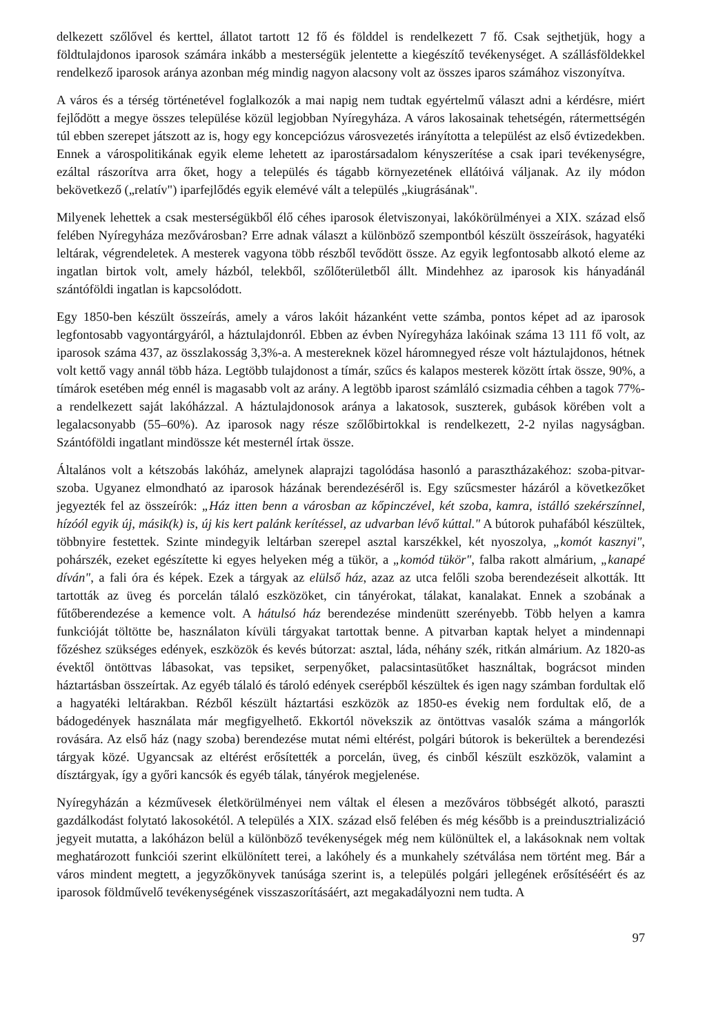delkezett szőlővel és kerttel, állatot tartott 12 fő és földdel is rendelkezett 7 fő. Csak sejthetjük, hogy a földtulajdonos iparosok számára inkább a mesterségük jelentette a kiegészítő tevékenységet. A szállásföldekkel rendelkező iparosok aránya azonban még mindig nagyon alacsony volt az összes iparos számához viszonyítva.
A város és a térség történetével foglalkozók a mai napig nem tudtak egyértelmű választ adni a kérdésre, miért fejlődött a megye összes települése közül legjobban Nyíregyháza. A város lakosainak tehetségén, rátermettségén túl ebben szerepet játszott az is, hogy egy koncepciózus városvezetés irányította a települést az első évtizedekben. Ennek a várospolitikának egyik eleme lehetett az iparostársadalom kényszerítése a csak ipari tevékenységre, ezáltal rászorítva arra őket, hogy a település és tágabb környezetének ellátóivá váljanak. Az ily módon bekövetkező („relatív") iparfejlődés egyik elemévé vált a település „kiugrásának".
Milyenek lehettek a csak mesterségükből élő céhes iparosok életviszonyai, lakókörülményei a XIX. század első felében Nyíregyháza mezővárosban? Erre adnak választ a különböző szempontból készült összeírások, hagyatéki leltárak, végrendeletek. A mesterek vagyona több részből tevődött össze. Az egyik legfontosabb alkotó eleme az ingatlan birtok volt, amely házból, telekből, szőlőterületből állt. Mindehhez az iparosok kis hányadánál szántóföldi ingatlan is kapcsolódott.
Egy 1850-ben készült összeírás, amely a város lakóit házanként vette számba, pontos képet ad az iparosok legfontosabb vagyontárgyáról, a háztulajdonról. Ebben az évben Nyíregyháza lakóinak száma 13 111 fő volt, az iparosok száma 437, az összlakosság 3,3%-a. A mestereknek közel háromnegyed része volt háztulajdonos, hétnek volt kettő vagy annál több háza. Legtöbb tulajdonost a tímár, szűcs és kalapos mesterek között írtak össze, 90%, a tímárok esetében még ennél is magasabb volt az arány. A legtöbb iparost számláló csizmadia céhben a tagok 77%-a rendelkezett saját lakóházzal. A háztulajdonosok aránya a lakatosok, suszterek, gubások körében volt a legalacsonyabb (55–60%). Az iparosok nagy része szőlőbirtokkal is rendelkezett, 2-2 nyilas nagyságban. Szántóföldi ingatlant mindössze két mesternél írtak össze.
Általános volt a kétszobás lakóház, amelynek alaprajzi tagolódása hasonló a parasztházakéhoz: szoba-pitvar-szoba. Ugyanez elmondható az iparosok házának berendezéséről is. Egy szűcsmester házáról a következőket jegyezték fel az összeírók: „Ház itten benn a városban az kőpinczével, két szoba, kamra, istálló szekérszínnel, hízóól egyik új, másik(k) is, új kis kert palánk kerítéssel, az udvarban lévő kúttal." A bútorok puhafából készültek, többnyire festettek. Szinte mindegyik leltárban szerepel asztal karszékkel, két nyoszolya, „komót kasznyi", pohárszék, ezeket egészítette ki egyes helyeken még a tükör, a „komód tükör", falba rakott almárium, „kanapé díván", a fali óra és képek. Ezek a tárgyak az elülső ház, azaz az utca felőli szoba berendezéseit alkották. Itt tartották az üveg és porcelán tálaló eszközöket, cin tányérokat, tálakat, kanalakat. Ennek a szobának a fűtőberendezése a kemence volt. A hátulsó ház berendezése mindenütt szerényebb. Több helyen a kamra funkcióját töltötte be, használaton kívüli tárgyakat tartottak benne. A pitvarban kaptak helyet a mindennapi főzéshez szükséges edények, eszközök és kevés bútorzat: asztal, láda, néhány szék, ritkán almárium. Az 1820-as évektől öntöttvas lábasokat, vas tepsiket, serpenyőket, palacsintasütőket használtak, bográcsot minden háztartásban összeírtak. Az egyéb tálaló és tároló edények cserépből készültek és igen nagy számban fordultak elő a hagyatéki leltárakban. Rézből készült háztartási eszközök az 1850-es évekig nem fordultak elő, de a bádogedények használata már megfigyelhető. Ekkortól növekszik az öntöttvas vasalók száma a mángorlók rovására. Az első ház (nagy szoba) berendezése mutat némi eltérést, polgári bútorok is bekerültek a berendezési tárgyak közé. Ugyancsak az eltérést erősítették a porcelán, üveg, és cinből készült eszközök, valamint a dísztárgyak, így a győri kancsók és egyéb tálak, tányérok megjelenése.
Nyíregyházán a kézművesek életkörülményei nem váltak el élesen a mezőváros többségét alkotó, paraszti gazdálkodást folytató lakosokétól. A település a XIX. század első felében és még később is a preindusztrializáció jegyeit mutatta, a lakóházon belül a különböző tevékenységek még nem különültek el, a lakásoknak nem voltak meghatározott funkciói szerint elkülönített terei, a lakóhely és a munkahely szétválása nem történt meg. Bár a város mindent megtett, a jegyzőkönyvek tanúsága szerint is, a település polgári jellegének erősítéséért és az iparosok földművelő tevékenységének visszaszorításáért, azt megakadályozni nem tudta. A
97